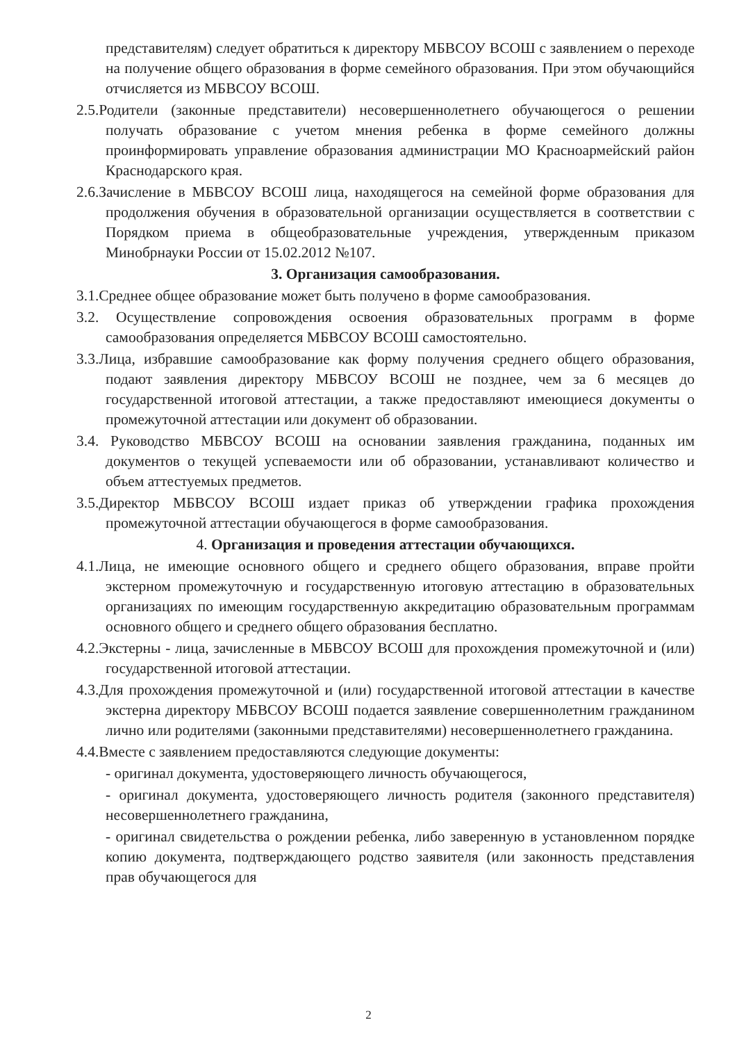представителям) следует обратиться к директору МБВСОУ ВСОШ с заявлением о переходе на получение общего образования в форме семейного образования. При этом обучающийся отчисляется из МБВСОУ ВСОШ.
2.5.Родители (законные представители) несовершеннолетнего обучающегося о решении получать образование с учетом мнения ребенка в форме семейного должны проинформировать управление образования администрации МО Красноармейский район Краснодарского края.
2.6.Зачисление в МБВСОУ ВСОШ лица, находящегося на семейной форме образования для продолжения обучения в образовательной организации осуществляется в соответствии с Порядком приема в общеобразовательные учреждения, утвержденным приказом Минобрнауки России от 15.02.2012 №107.
3. Организация самообразования.
3.1.Среднее общее образование может быть получено в форме самообразования.
3.2. Осуществление сопровождения освоения образовательных программ в форме самообразования определяется МБВСОУ ВСОШ самостоятельно.
3.3.Лица, избравшие самообразование как форму получения среднего общего образования, подают заявления директору МБВСОУ ВСОШ не позднее, чем за 6 месяцев до государственной итоговой аттестации, а также предоставляют имеющиеся документы о промежуточной аттестации или документ об образовании.
3.4. Руководство МБВСОУ ВСОШ на основании заявления гражданина, поданных им документов о текущей успеваемости или об образовании, устанавливают количество и объем аттестуемых предметов.
3.5.Директор МБВСОУ ВСОШ издает приказ об утверждении графика прохождения промежуточной аттестации обучающегося в форме самообразования.
4. Организация и проведения аттестации обучающихся.
4.1.Лица, не имеющие основного общего и среднего общего образования, вправе пройти экстерном промежуточную и государственную итоговую аттестацию в образовательных организациях по имеющим государственную аккредитацию образовательным программам основного общего и среднего общего образования бесплатно.
4.2.Экстерны - лица, зачисленные в МБВСОУ ВСОШ для прохождения промежуточной и (или) государственной итоговой аттестации.
4.3.Для прохождения промежуточной и (или) государственной итоговой аттестации в качестве экстерна директору МБВСОУ ВСОШ подается заявление совершеннолетним гражданином лично или родителями (законными представителями) несовершеннолетнего гражданина.
4.4.Вместе с заявлением предоставляются следующие документы:
- оригинал документа, удостоверяющего личность обучающегося,
- оригинал документа, удостоверяющего личность родителя (законного представителя) несовершеннолетнего гражданина,
- оригинал свидетельства о рождении ребенка, либо заверенную в установленном порядке копию документа, подтверждающего родство заявителя (или законность представления прав обучающегося для
2